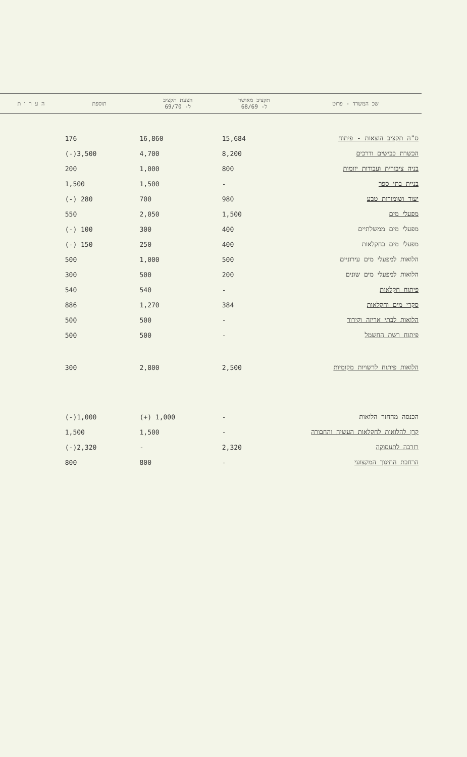| שכ המשרד - פרוט | תקציב מאושר ל- 68/69 | הצעת תקציב ל- 69/70 | תוספת | ה ע ר ו ת |
| --- | --- | --- | --- | --- |
| ס"ה תקציב הוצאות - פיתוח | 15,684 | 16,860 | 176 | |
| הכשרת כבישים ודרכים | 8,200 | 4,700 | (-)3,500 | |
| בניה ציבורית ועבודות יזומות | 800 | 1,000 | 200 | |
| בניית בתי ספר | - | 1,500 | 1,500 | |
| יעור ושומורות טבע | 980 | 700 | (-) 280 | |
| מפעלי מים | 1,500 | 2,050 | 550 | |
| מפעלי מים ממשלתיים | 400 | 300 | (-) 100 | |
| מפעלי מים בחקלאות | 400 | 250 | (-) 150 | |
| הלואות למפעלי מים עירוניים | 500 | 1,000 | 500 | |
| הלואות למפעלי מים שונים | 200 | 500 | 300 | |
| פיתוח חקלאות | - | 540 | 540 | |
| סקרי מים וחקלאות | 384 | 1,270 | 886 | |
| הלואות לבתי אריזה וקירור | - | 500 | 500 | |
| פיתוח רשת החשמל | - | 500 | 500 | |
| הלואות פיתוח לרשויות מקומיות | 2,500 | 2,800 | 300 | |
| הכנסה מהחזר הלואות | - | (+) 1,000 | (-)1,000 | |
| קרן להלואות לחקלאות העשיה והחבורה | - | 1,500 | 1,500 | |
| רזרבה לתעסוקה | 2,320 | - | (-)2,320 | |
| הרחבת החינוך המקצועי | - | 800 | 800 | |